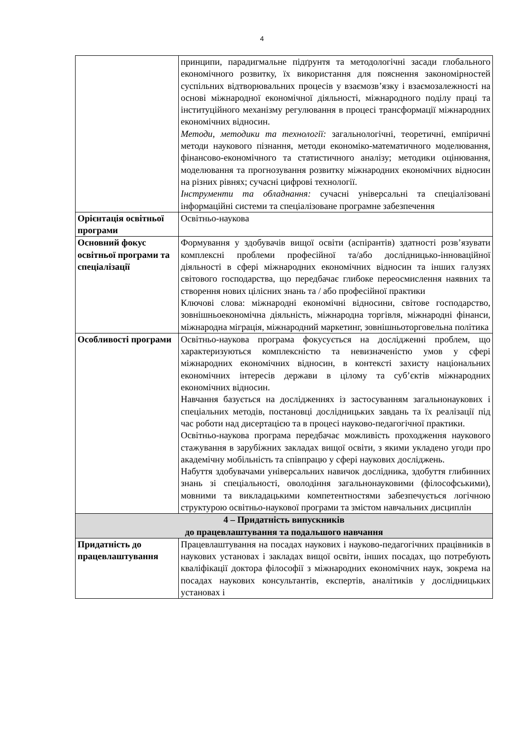4
| | принципи, парадигмальне підґрунтя та методологічні засади глобального економічного розвитку, їх використання для пояснення закономірностей суспільних відтворювальних процесів у взаємозв’язку і взаємозалежності на основі міжнародної економічної діяльності, міжнародного поділу праці та інституційного механізму регулювання в процесі трансформації міжнародних економічних відносин. Методи, методики та технології: загальнологічні, теоретичні, емпіричні методи наукового пізнання, методи економіко-математичного моделювання, фінансово-економічного та статистичного аналізу; методики оцінювання, моделювання та прогнозування розвитку міжнародних економічних відносин на різних рівнях; сучасні цифрові технології. Інструменти та обладнання: сучасні універсальні та спеціалізовані інформаційні системи та спеціалізоване програмне забезпечення |
| Орієнтація освітньої програми | Освітньо-наукова |
| Основний фокус освітньої програми та спеціалізації | Формування у здобувачів вищої освіти (аспірантів) здатності розв’язувати комплексні проблеми професійної та/або дослідницько-інноваційної діяльності в сфері міжнародних економічних відносин та інших галузях світового господарства, що передбачає глибоке переосмислення наявних та створення нових цілісних знань та / або професійної практики Ключові слова: міжнародні економічні відносини, світове господарство, зовнішньоекономічна діяльність, міжнародна торгівля, міжнародні фінанси, міжнародна міграція, міжнародний маркетинг, зовнішньоторговельна політика |
| Особливості програми | Освітньо-наукова програма фокусується на дослідженні проблем, що характеризуються комплексністю та невизначеністю умов у сфері міжнародних економічних відносин, в контексті захисту національних економічних інтересів держави в цілому та суб’єктів міжнародних економічних відносин. Навчання базується на дослідженнях із застосуванням загальнонаукових і спеціальних методів, постановці дослідницьких завдань та їх реалізації під час роботи над дисертацією та в процесі науково-педагогічної практики. Освітньо-наукова програма передбачає можливість проходження наукового стажування в зарубіжних закладах вищої освіти, з якими укладено угоди про академічну мобільність та співпрацю у сфері наукових досліджень. Набуття здобувачами універсальних навичок дослідника, здобуття глибинних знань зі спеціальності, оволодіння загальнонауковими (філософськими), мовними та викладацькими компетентностями забезпечується логічною структурою освітньо-наукової програми та змістом навчальних дисциплін |
| 4 – Придатність випускників до працевлаштування та подальшого навчання | |
| Придатність до працевлаштування | Працевлаштування на посадах наукових і науково-педагогічних працівників в наукових установах і закладах вищої освіти, інших посадах, що потребують кваліфікації доктора філософії з міжнародних економічних наук, зокрема на посадах наукових консультантів, експертів, аналітиків у дослідницьких установах і |